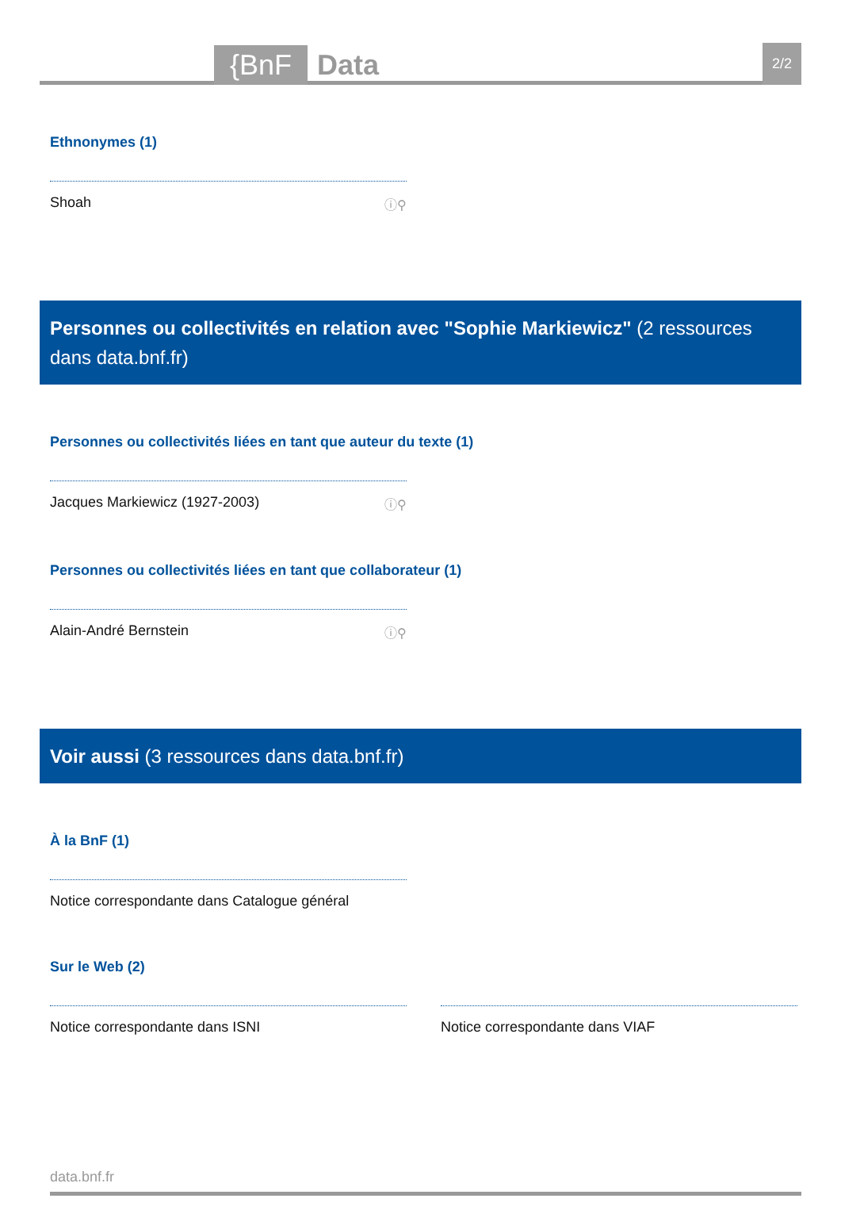{BnF Data 2/2
Ethnonymes (1)
Shoah ⓘ⚲
Personnes ou collectivités en relation avec "Sophie Markiewicz" (2 ressources dans data.bnf.fr)
Personnes ou collectivités liées en tant que auteur du texte (1)
Jacques Markiewicz (1927-2003) ⓘ⚲
Personnes ou collectivités liées en tant que collaborateur (1)
Alain-André Bernstein ⓘ⚲
Voir aussi (3 ressources dans data.bnf.fr)
À la BnF (1)
Notice correspondante dans Catalogue général
Sur le Web (2)
Notice correspondante dans ISNI Notice correspondante dans VIAF
data.bnf.fr